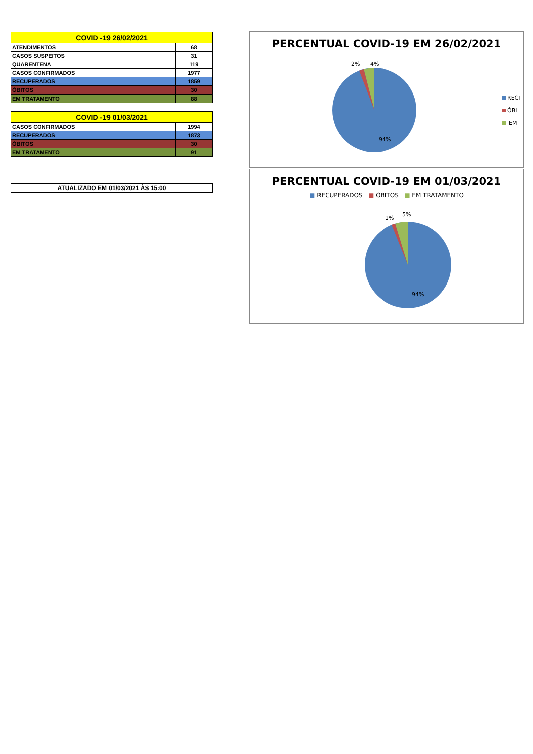| COVID -19 26/02/2021 | |
| --- | --- |
| ATENDIMENTOS | 68 |
| CASOS SUSPEITOS | 31 |
| QUARENTENA | 119 |
| CASOS CONFIRMADOS | 1977 |
| RECUPERADOS | 1859 |
| ÓBITOS | 30 |
| EM TRATAMENTO | 88 |
| COVID -19 01/03/2021 | |
| --- | --- |
| CASOS CONFIRMADOS | 1994 |
| RECUPERADOS | 1873 |
| ÓBITOS | 30 |
| EM TRATAMENTO | 91 |
ATUALIZADO EM 01/03/2021 ÀS 15:00
PERCENTUAL COVID-19 EM 26/02/2021
2% 4%
94%
RECI
ÓBI
EM
PERCENTUAL COVID-19 EM 01/03/2021
■ RECUPERADOS ■ ÓBITOS ■ EM TRATAMENTO
1%
5%
94%